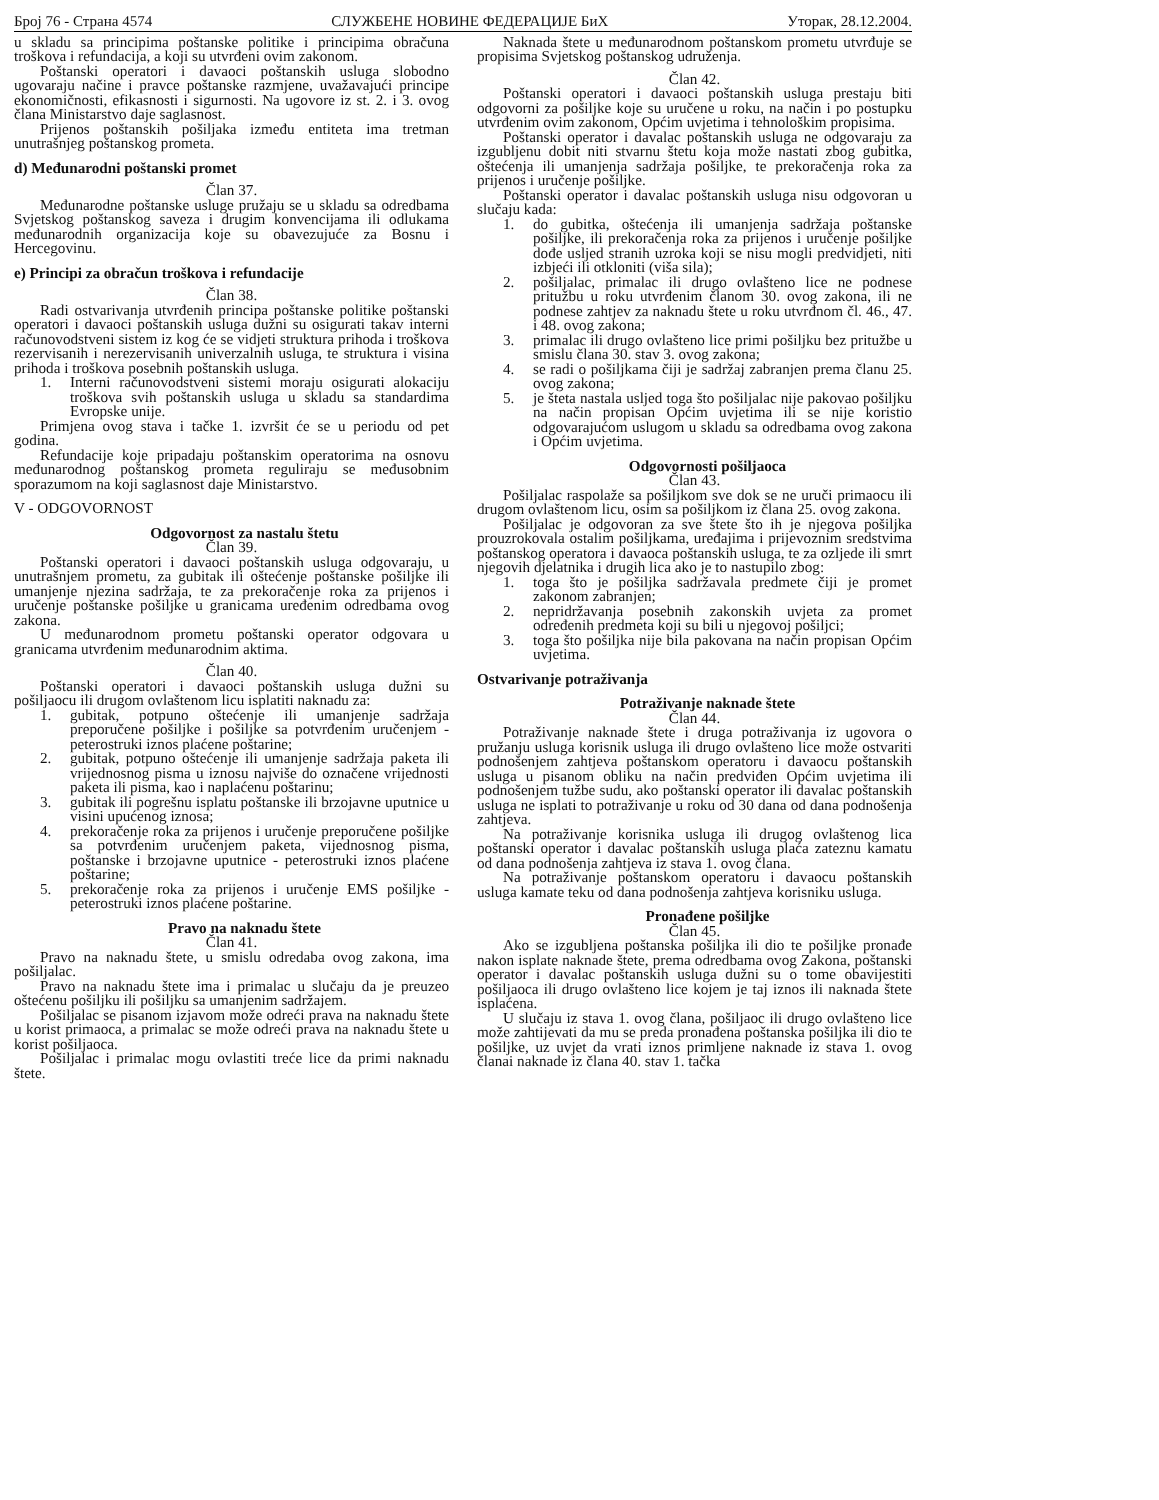Број 76 - Страна 4574 СЛУЖБЕНЕ НОВИНЕ ФЕДЕРАЦИЈЕ БиХ Уторак, 28.12.2004.
u skladu sa principima poštanske politike i principima obračuna troškova i refundacija, a koji su utvrđeni ovim zakonom.
Poštanski operatori i davaoci poštanskih usluga slobodno ugovaraju načine i pravce poštanske razmjene, uvažavajući principe ekonomičnosti, efikasnosti i sigurnosti. Na ugovore iz st. 2. i 3. ovog člana Ministarstvo daje saglasnost.
Prijenos poštanskih pošiljaka između entiteta ima tretman unutrašnjeg poštanskog prometa.
d) Međunarodni poštanski promet
Član 37.
Međunarodne poštanske usluge pružaju se u skladu sa odredbama Svjetskog poštanskog saveza i drugim konvencijama ili odlukama međunarodnih organizacija koje su obavezujuće za Bosnu i Hercegovinu.
e) Principi za obračun troškova i refundacije
Član 38.
Radi ostvarivanja utvrđenih principa poštanske politike poštanski operatori i davaoci poštanskih usluga dužni su osigurati takav interni računovodstveni sistem iz kog će se vidjeti struktura prihoda i troškova rezervisanih i nerezervisanih univerzalnih usluga, te struktura i visina prihoda i troškova posebnih poštanskih usluga.
1. Interni računovodstveni sistemi moraju osigurati alokaciju troškova svih poštanskih usluga u skladu sa standardima Evropske unije.
Primjena ovog stava i tačke 1. izvršit će se u periodu od pet godina.
Refundacije koje pripadaju poštanskim operatorima na osnovu međunarodnog poštanskog prometa reguliraju se međusobnim sporazumom na koji saglasnost daje Ministarstvo.
V - ODGOVORNOST
Odgovornost za nastalu štetu
Član 39.
Poštanski operatori i davaoci poštanskih usluga odgovaraju, u unutrašnjem prometu, za gubitak ili oštećenje poštanske pošiljke ili umanjenje njezina sadržaja, te za prekoračenje roka za prijenos i uručenje poštanske pošiljke u granicama uređenim odredbama ovog zakona.
U međunarodnom prometu poštanski operator odgovara u granicama utvrđenim međunarodnim aktima.
Član 40.
Poštanski operatori i davaoci poštanskih usluga dužni su pošiljaocu ili drugom ovlaštenom licu isplatiti naknadu za:
1. gubitak, potpuno oštećenje ili umanjenje sadržaja preporučene pošiljke i pošiljke sa potvrđenim uručenjem - peterostruki iznos plaćene poštarine;
2. gubitak, potpuno oštećenje ili umanjenje sadržaja paketa ili vrijednosnog pisma u iznosu najviše do označene vrijednosti paketa ili pisma, kao i naplaćenu poštarinu;
3. gubitak ili pogrešnu isplatu poštanske ili brzojavne uputnice u visini upućenog iznosa;
4. prekoračenje roka za prijenos i uručenje preporučene pošiljke sa potvrđenim uručenjem paketa, vijednosnog pisma, poštanske i brzojavne uputnice - peterostruki iznos plaćene poštarine;
5. prekoračenje roka za prijenos i uručenje EMS pošiljke - peterostruki iznos plaćene poštarine.
Pravo na naknadu štete
Član 41.
Pravo na naknadu štete, u smislu odredaba ovog zakona, ima pošiljalac.
Pravo na naknadu štete ima i primalac u slučaju da je preuzeo oštećenu pošiljku ili pošiljku sa umanjenim sadržajem.
Pošiljalac se pisanom izjavom može odreći prava na naknadu štete u korist primaoca, a primalac se može odreći prava na naknadu štete u korist pošiljaoca.
Pošiljalac i primalac mogu ovlastiti treće lice da primi naknadu štete.
Naknada štete u međunarodnom poštanskom prometu utvrđuje se propisima Svjetskog poštanskog udruženja.
Član 42.
Poštanski operatori i davaoci poštanskih usluga prestaju biti odgovorni za pošiljke koje su uručene u roku, na način i po postupku utvrđenim ovim zakonom, Općim uvjetima i tehnološkim propisima.
Poštanski operator i davalac poštanskih usluga ne odgovaraju za izgubljenu dobit niti stvarnu štetu koja može nastati zbog gubitka, oštećenja ili umanjenja sadržaja pošiljke, te prekoračenja roka za prijenos i uručenje pošiljke.
Poštanski operator i davalac poštanskih usluga nisu odgovoran u slučaju kada:
1. do gubitka, oštećenja ili umanjenja sadržaja poštanske pošiljke, ili prekoračenja roka za prijenos i uručenje pošiljke dođe usljed stranih uzroka koji se nisu mogli predvidjeti, niti izbjeći ili otkloniti (viša sila);
2. pošiljalac, primalac ili drugo ovlašteno lice ne podnese pritužbu u roku utvrđenim članom 30. ovog zakona, ili ne podnese zahtjev za naknadu štete u roku utvrđnom čl. 46., 47. i 48. ovog zakona;
3. primalac ili drugo ovlašteno lice primi pošiljku bez pritužbe u smislu člana 30. stav 3. ovog zakona;
4. se radi o pošiljkama čiji je sadržaj zabranjen prema članu 25. ovog zakona;
5. je šteta nastala usljed toga što pošiljalac nije pakovao pošiljku na način propisan Općim uvjetima ili se nije koristio odgovarajućom uslugom u skladu sa odredbama ovog zakona i Općim uvjetima.
Odgovornosti pošiljaoca
Član 43.
Pošiljalac raspolaže sa pošiljkom sve dok se ne uruči primaocu ili drugom ovlaštenom licu, osim sa pošiljkom iz člana 25. ovog zakona.
Pošiljalac je odgovoran za sve štete što ih je njegova pošiljka prouzrokovala ostalim pošiljkama, uređajima i prijevoznim sredstvima poštanskog operatora i davaoca poštanskih usluga, te za ozljede ili smrt njegovih djelatnika i drugih lica ako je to nastupilo zbog:
1. toga što je pošiljka sadržavala predmete čiji je promet zakonom zabranjen;
2. nepridržavanja posebnih zakonskih uvjeta za promet određenih predmeta koji su bili u njegovoj pošiljci;
3. toga što pošiljka nije bila pakovana na način propisan Općim uvjetima.
Ostvarivanje potraživanja
Potraživanje naknade štete
Član 44.
Potraživanje naknade štete i druga potraživanja iz ugovora o pružanju usluga korisnik usluga ili drugo ovlašteno lice može ostvariti podnošenjem zahtjeva poštanskom operatoru i davaocu poštanskih usluga u pisanom obliku na način predviđen Općim uvjetima ili podnošenjem tužbe sudu, ako poštanski operator ili davalac poštanskih usluga ne isplati to potraživanje u roku od 30 dana od dana podnošenja zahtjeva.
Na potraživanje korisnika usluga ili drugog ovlaštenog lica poštanski operator i davalac poštanskih usluga plaća zateznu kamatu od dana podnošenja zahtjeva iz stava 1. ovog člana.
Na potraživanje poštanskom operatoru i davaocu poštanskih usluga kamate teku od dana podnošenja zahtjeva korisniku usluga.
Pronađene pošiljke
Član 45.
Ako se izgubljena poštanska pošiljka ili dio te pošiljke pronađe nakon isplate naknade štete, prema odredbama ovog Zakona, poštanski operator i davalac poštanskih usluga dužni su o tome obavijestiti pošiljaoca ili drugo ovlašteno lice kojem je taj iznos ili naknada štete isplaćena.
U slučaju iz stava 1. ovog člana, pošiljaoc ili drugo ovlašteno lice može zahtijevati da mu se preda pronađena poštanska pošiljka ili dio te pošiljke, uz uvjet da vrati iznos primljene naknade iz stava 1. ovog članai naknade iz člana 40. stav 1. tačka